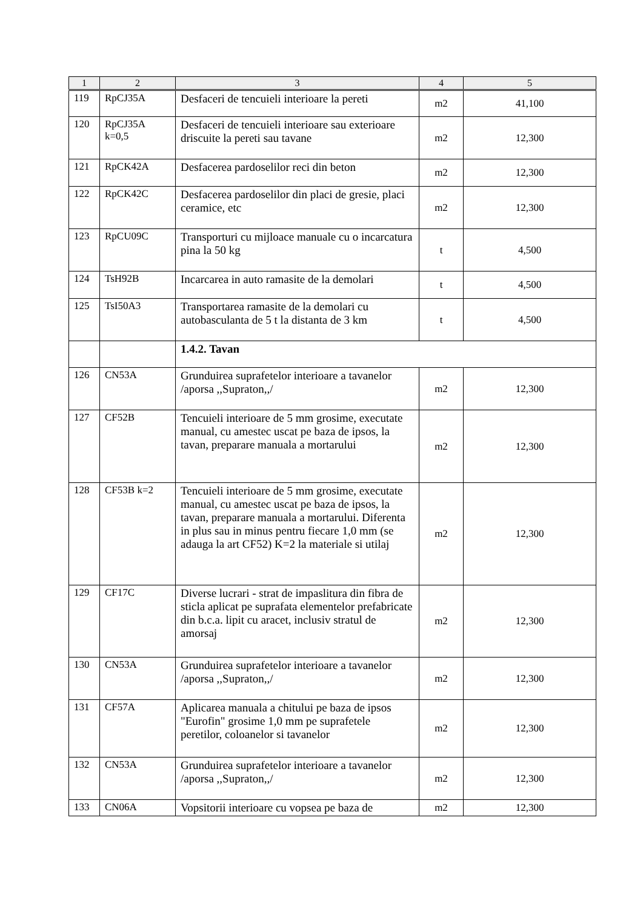| 1 | 2 | 3 | 4 | 5 |
| --- | --- | --- | --- | --- |
| 119 | RpCJ35A | Desfaceri de tencuieli interioare la pereti | m2 | 41,100 |
| 120 | RpCJ35A k=0,5 | Desfaceri de tencuieli interioare sau exterioare driscuite la pereti sau tavane | m2 | 12,300 |
| 121 | RpCK42A | Desfacerea pardoselilor reci din beton | m2 | 12,300 |
| 122 | RpCK42C | Desfacerea pardoselilor din placi de gresie, placi ceramice, etc | m2 | 12,300 |
| 123 | RpCU09C | Transporturi cu mijloace manuale cu o incarcatura pina la 50 kg | t | 4,500 |
| 124 | TsH92B | Incarcarea in auto ramasite de la demolari | t | 4,500 |
| 125 | TsI50A3 | Transportarea ramasite de la demolari cu autobasculanta de 5 t la distanta de 3 km | t | 4,500 |
| | | 1.4.2. Tavan | | |
| 126 | CN53A | Grunduirea suprafetelor interioare a tavanelor /aporsa ,,Supraton,,/ | m2 | 12,300 |
| 127 | CF52B | Tencuieli interioare de 5 mm grosime, executate manual, cu amestec uscat pe baza de ipsos, la tavan, preparare manuala a mortarului | m2 | 12,300 |
| 128 | CF53B k=2 | Tencuieli interioare de 5 mm grosime, executate manual, cu amestec uscat pe baza de ipsos, la tavan, preparare manuala a mortarului. Diferenta in plus sau in minus pentru fiecare 1,0 mm (se adauga la art CF52) K=2 la materiale si utilaj | m2 | 12,300 |
| 129 | CF17C | Diverse lucrari - strat de impaslitura din fibra de sticla aplicat pe suprafata elementelor prefabricate din b.c.a. lipit cu aracet, inclusiv stratul de amorsaj | m2 | 12,300 |
| 130 | CN53A | Grunduirea suprafetelor interioare a tavanelor /aporsa ,,Supraton,,/ | m2 | 12,300 |
| 131 | CF57A | Aplicarea manuala a chitului pe baza de ipsos "Eurofin" grosime 1,0 mm pe suprafetele peretilor, coloanelor si tavanelor | m2 | 12,300 |
| 132 | CN53A | Grunduirea suprafetelor interioare a tavanelor /aporsa ,,Supraton,,/ | m2 | 12,300 |
| 133 | CN06A | Vopsitorii interioare cu vopsea pe baza de | m2 | 12,300 |